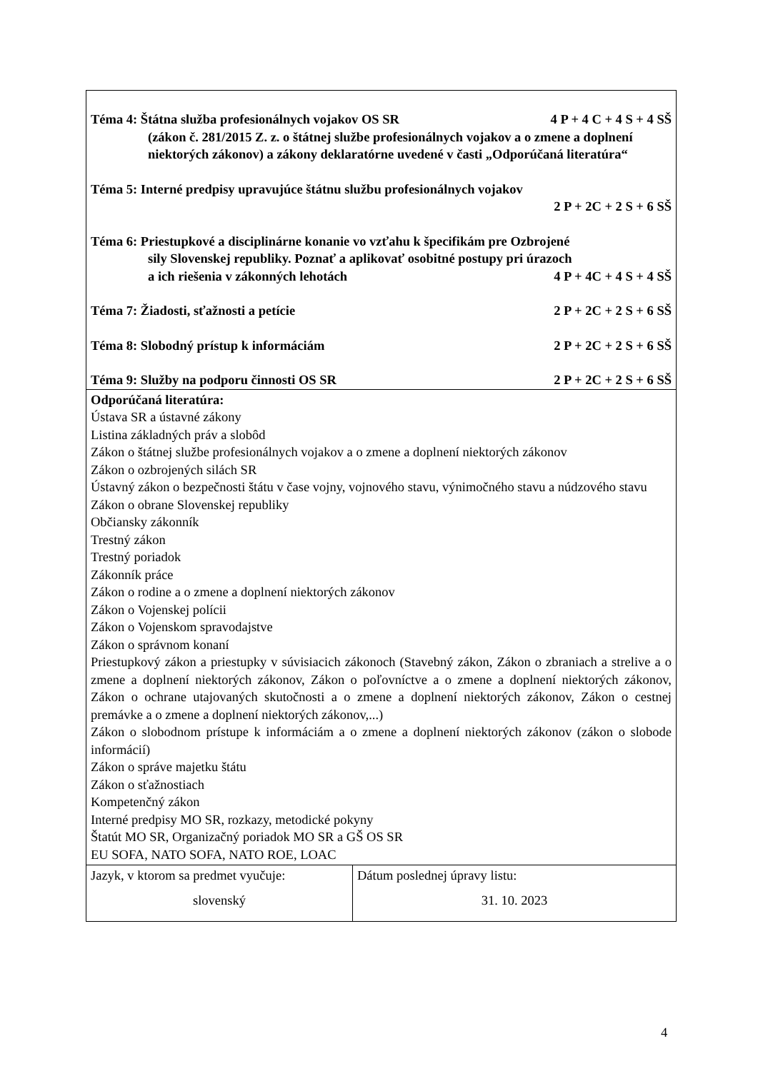| Téma 4: Štátna služba profesionálnych vojakov OS SR 4 P + 4 C + 4 S + 4 SŠ (zákon č. 281/2015 Z. z. o štátnej službe profesionálnych vojakov a o zmene a doplnení niektorých zákonov) a zákony deklaratórne uvedené v časti „Odporúčaná literatúra“ Téma 5: Interné predpisy upravujúce štátnu službu profesionálnych vojakov 2 P + 2C + 2 S + 6 SŠ Téma 6: Priestupkové a disciplinárne konanie vo vzťahu k špecifikám pre Ozbrojené sily Slovenskej republiky. Poznať a aplikovať osobitné postupy pri úrazoch a ich riešenia v zákonných lehotách 4 P + 4C + 4 S + 4 SŠ Téma 7: Žiadosti, sťažnosti a petície 2 P + 2C + 2 S + 6 SŠ Téma 8: Slobodný prístup k informáciám 2 P + 2C + 2 S + 6 SŠ Téma 9: Služby na podporu činnosti OS SR 2 P + 2C + 2 S + 6 SŠ | |
| Odporúčaná literatúra: Ústava SR a ústavné zákony Listina základných práv a slobôd Zákon o štátnej službe profesionálnych vojakov a o zmene a doplnení niektorých zákonov Zákon o ozbrojených silách SR Ústavný zákon o bezpečnosti štátu v čase vojny, vojnového stavu, výnimočného stavu a núdzového stavu Zákon o obrane Slovenskej republiky Občiansky zákonník Trestný zákon Trestný poriadok Zákonník práce Zákon o rodine a o zmene a doplnení niektorých zákonov Zákon o Vojenskej polícii Zákon o Vojenskom spravodajstve Zákon o správnom konaní Priestupkový zákon a priestupky v súvisiacich zákonoch (Stavebný zákon, Zákon o zbraniach a strelive a o zmene a doplnení niektorých zákonov, Zákon o poľovníctve a o zmene a doplnení niektorých zákonov, Zákon o ochrane utajovaných skutočnosti a o zmene a doplnení niektorých zákonov, Zákon o cestnej premávke a o zmene a doplnení niektorých zákonov,...) Zákon o slobodnom prístupe k informáciám a o zmene a doplnení niektorých zákonov (zákon o slobode informácií) Zákon o správe majetku štátu Zákon o sťažnostiach Kompetenčný zákon Interné predpisy MO SR, rozkazy, metodické pokyny Štatút MO SR, Organizačný poriadok MO SR a GŠ OS SR EU SOFA, NATO SOFA, NATO ROE, LOAC | |
| Jazyk, v ktorom sa predmet vyučuje: slovenský | Dátum poslednej úpravy listu: 31. 10. 2023 |
4